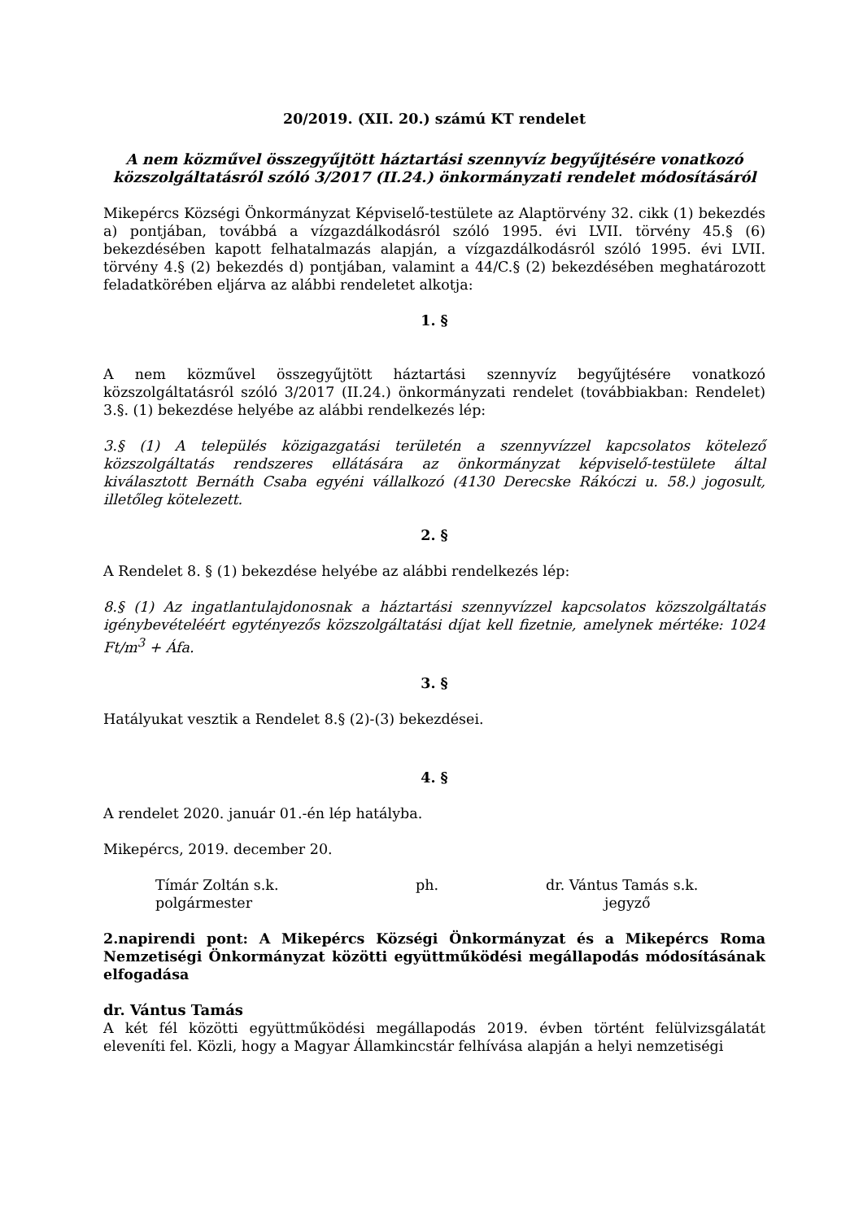20/2019. (XII. 20.) számú KT rendelet
A nem közművel összegyűjtött háztartási szennyvíz begyűjtésére vonatkozó közszolgáltatásról szóló 3/2017 (II.24.) önkormányzati rendelet módosításáról
Mikepércs Községi Önkormányzat Képviselő-testülete az Alaptörvény 32. cikk (1) bekezdés a) pontjában, továbbá a vízgazdálkodásról szóló 1995. évi LVII. törvény 45.§ (6) bekezdésében kapott felhatalmazás alapján, a vízgazdálkodásról szóló 1995. évi LVII. törvény 4.§ (2) bekezdés d) pontjában, valamint a 44/C.§ (2) bekezdésében meghatározott feladatkörében eljárva az alábbi rendeletet alkotja:
1. §
A nem közművel összegyűjtött háztartási szennyvíz begyűjtésére vonatkozó közszolgáltatásról szóló 3/2017 (II.24.) önkormányzati rendelet (továbbiakban: Rendelet) 3.§. (1) bekezdése helyébe az alábbi rendelkezés lép:
3.§ (1) A település közigazgatási területén a szennyvízzel kapcsolatos kötelező közszolgáltatás rendszeres ellátására az önkormányzat képviselő-testülete által kiválasztott Bernáth Csaba egyéni vállalkozó (4130 Derecske Rákóczi u. 58.) jogosult, illetőleg kötelezett.
2. §
A Rendelet 8. § (1) bekezdése helyébe az alábbi rendelkezés lép:
8.§ (1) Az ingatlantulajdonosnak a háztartási szennyvízzel kapcsolatos közszolgáltatás igénybevételéért egytényezős közszolgáltatási díjat kell fizetnie, amelynek mértéke: 1024 Ft/m<sup>3</sup> + Áfa.
3. §
Hatályukat vesztik a Rendelet 8.§ (2)-(3) bekezdései.
4. §
A rendelet 2020. január 01.-én lép hatályba.
Mikepércs, 2019. december 20.
Tímár Zoltán s.k.
polgármester
ph.
dr. Vántus Tamás s.k.
jegyző
2.napirendi pont: A Mikepércs Községi Önkormányzat és a Mikepércs Roma Nemzetiségi Önkormányzat közötti együttműködési megállapodás módosításának elfogadása
dr. Vántus Tamás
A két fél közötti együttműködési megállapodás 2019. évben történt felülvizsgálatát eleveníti fel. Közli, hogy a Magyar Államkincstár felhívása alapján a helyi nemzetiségi